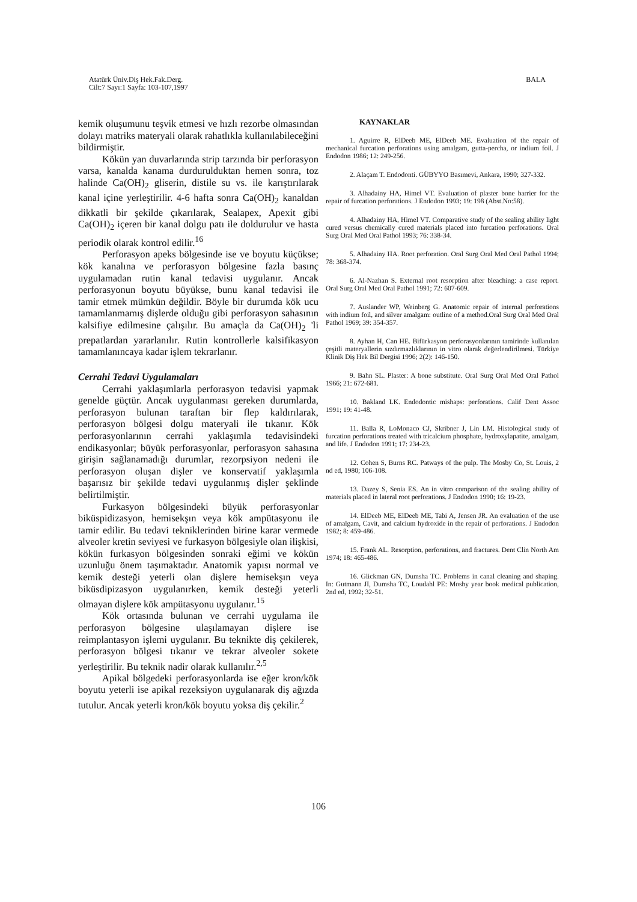Atatürk Üniv.Diş Hek.Fak.Derg.
Cilt:7 Sayı:1 Sayfa: 103-107,1997
BALA
kemik oluşumunu teşvik etmesi ve hızlı rezorbe olmasından dolayı matriks materyali olarak rahatlıkla kullanılabileceğini bildirmiştir.
Kökün yan duvarlarında strip tarzında bir perforasyon varsa, kanalda kanama durdurulduktan hemen sonra, toz halinde Ca(OH)<sub>2</sub> gliserin, distile su vs. ile karıştırılarak kanal içine yerleştirilir. 4-6 hafta sonra Ca(OH)<sub>2</sub> kanaldan dikkatli bir şekilde çıkarılarak, Sealapex, Apexit gibi Ca(OH)<sub>2</sub> içeren bir kanal dolgu patı ile doldurulur ve hasta periodik olarak kontrol edilir.<sup>16</sup>
Perforasyon apeks bölgesinde ise ve boyutu küçükse; kök kanalına ve perforasyon bölgesine fazla basınç uygulamadan rutin kanal tedavisi uygulanır. Ancak perforasyonun boyutu büyükse, bunu kanal tedavisi ile tamir etmek mümkün değildir. Böyle bir durumda kök ucu tamamlanmamış dişlerde olduğu gibi perforasyon sahasının kalsifiye edilmesine çalışılır. Bu amaçla da Ca(OH)<sub>2</sub> 'li prepatlardan yararlanılır. Rutin kontrollerle kalsifikasyon tamamlanıncaya kadar işlem tekrarlanır.
Cerrahi Tedavi Uygulamaları
Cerrahi yaklaşımlarla perforasyon tedavisi yapmak genelde güçtür. Ancak uygulanması gereken durumlarda, perforasyon bulunan taraftan bir flep kaldırılarak, perforasyon bölgesi dolgu materyali ile tıkanır. Kök perforasyonlarının cerrahi yaklaşımla tedavisindeki endikasyonlar; büyük perforasyonlar, perforasyon sahasına girişin sağlanamadığı durumlar, rezorpsiyon nedeni ile perforasyon oluşan dişler ve konservatif yaklaşımla başarısız bir şekilde tedavi uygulanmış dişler şeklinde belirtilmiştir.
Furkasyon bölgesindeki büyük perforasyonlar biküspidizasyon, hemisekşın veya kök ampütasyonu ile tamir edilir. Bu tedavi tekniklerinden birine karar vermede alveoler kretin seviyesi ve furkasyon bölgesiyle olan ilişkisi, kökün furkasyon bölgesinden sonraki eğimi ve kökün uzunluğu önem taşımaktadır. Anatomik yapısı normal ve kemik desteği yeterli olan dişlere hemisekşın veya biküsdipizasyon uygulanırken, kemik desteği yeterli olmayan dişlere kök ampütasyonu uygulanır.<sup>15</sup>
Kök ortasında bulunan ve cerrahi uygulama ile perforasyon bölgesine ulaşılamayan dişlere ise reimplantasyon işlemi uygulanır. Bu teknikte diş çekilerek, perforasyon bölgesi tıkanır ve tekrar alveoler sokete yerleştirilir. Bu teknik nadir olarak kullanılır.<sup>2,5</sup>
Apikal bölgedeki perforasyonlarda ise eğer kron/kök boyutu yeterli ise apikal rezeksiyon uygulanarak diş ağızda tutulur. Ancak yeterli kron/kök boyutu yoksa diş çekilir.<sup>2</sup>
KAYNAKLAR
1. Aguirre R, ElDeeb ME, ElDeeb ME. Evaluation of the repair of mechanical furcation perforations using amalgam, gutta-percha, or indium foil. J Endodon 1986; 12: 249-256.
2. Alaçam T. Endodonti. GÜBYYO Basımevi, Ankara, 1990; 327-332.
3. Alhadainy HA, Himel VT. Evaluation of plaster bone barrier for the repair of furcation perforations. J Endodon 1993; 19: 198 (Abst.No:58).
4. Alhadainy HA, Himel VT. Comparative study of the sealing ability light cured versus chemically cured materials placed into furcation perforations. Oral Surg Oral Med Oral Pathol 1993; 76: 338-34.
5. Alhadainy HA. Root perforation. Oral Surg Oral Med Oral Pathol 1994; 78: 368-374.
6. Al-Nazhan S. External root resorption after bleaching: a case report. Oral Surg Oral Med Oral Pathol 1991; 72: 607-609.
7. Auslander WP, Weinberg G. Anatomic repair of internal perforations with indium foil, and silver amalgam: outline of a method.Oral Surg Oral Med Oral Pathol 1969; 39: 354-357.
8. Ayhan H, Can HE. Bifürkasyon perforasyonlarının tamirinde kullanılan çeşitli materyallerin sızdırmazlıklarının in vitro olarak değerlendirilmesi. Türkiye Klinik Diş Hek Bil Dergisi 1996; 2(2): 146-150.
9. Bahn SL. Plaster: A bone substitute. Oral Surg Oral Med Oral Pathol 1966; 21: 672-681.
10. Bakland LK. Endodontic mishaps: perforations. Calif Dent Assoc 1991; 19: 41-48.
11. Balla R, LoMonaco CJ, Skribner J, Lin LM. Histological study of furcation perforations treated with tricalcium phosphate, hydroxylapatite, amalgam, and life. J Endodon 1991; 17: 234-23.
12. Cohen S, Burns RC. Patways of the pulp. The Mosby Co, St. Louis, 2 nd ed, 1980; 106-108.
13. Dazey S, Senia ES. An in vitro comparison of the sealing ability of materials placed in lateral root perforations. J Endodon 1990; 16: 19-23.
14. ElDeeb ME, ElDeeb ME, Tabi A, Jensen JR. An evaluation of the use of amalgam, Cavit, and calcium hydroxide in the repair of perforations. J Endodon 1982; 8: 459-486.
15. Frank AL. Resorption, perforations, and fractures. Dent Clin North Am 1974; 18: 465-486.
16. Glickman GN, Dumsha TC. Problems in canal cleaning and shaping. In: Gutmann JI, Dumsha TC, Loudahl PE: Mosby year book medical publication, 2nd ed, 1992; 32-51.
106